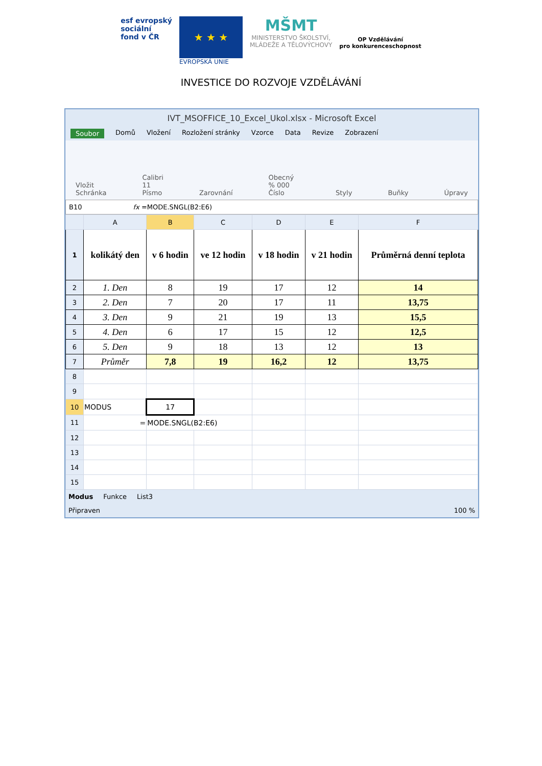esf evropský
sociální
fond v ČR
★ ★ ★
EVROPSKÁ UNIE
MŠMT
MINISTERSTVO ŠKOLSTVÍ,
MLÁDEŽE A TĚLOVÝCHOVY
OP Vzdělávání
pro konkurenceschopnost
INVESTICE DO ROZVOJE VZDĚLÁVÁNÍ
IVT_MSOFFICE_10_Excel_Ukol.xlsx - Microsoft Excel
Soubor Domů Vložení Rozložení stránky Vzorce Data Revize Zobrazení
Vložit
Schránka Calibri 11
Písmo Zarovnání Obecný % 000
Číslo Styly Buňky Úpravy
B10 fx =MODE.SNGL(B2:E6)
| | A | B | C | D | E | F |
| --- | --- | --- | --- | --- | --- | --- |
| 1 | kolikátý den | v 6 hodin | ve 12 hodin | v 18 hodin | v 21 hodin | Průměrná denní teplota |
| 2 | 1. Den | 8 | 19 | 17 | 12 | 14 |
| 3 | 2. Den | 7 | 20 | 17 | 11 | 13,75 |
| 4 | 3. Den | 9 | 21 | 19 | 13 | 15,5 |
| 5 | 4. Den | 6 | 17 | 15 | 12 | 12,5 |
| 6 | 5. Den | 9 | 18 | 13 | 12 | 13 |
| 7 | Průměr | 7,8 | 19 | 16,2 | 12 | 13,75 |
| 8 | | | | | | |
| 9 | | | | | | |
| 10 | MODUS | 17 | | | | |
| 11 | = | MODE.SNGL(B2:E6) | | | | |
| 12 | | | | | | |
| 13 | | | | | | |
| 14 | | | | | | |
| 15 | | | | | | |
Modus Funkce List3
Připraven 100 %